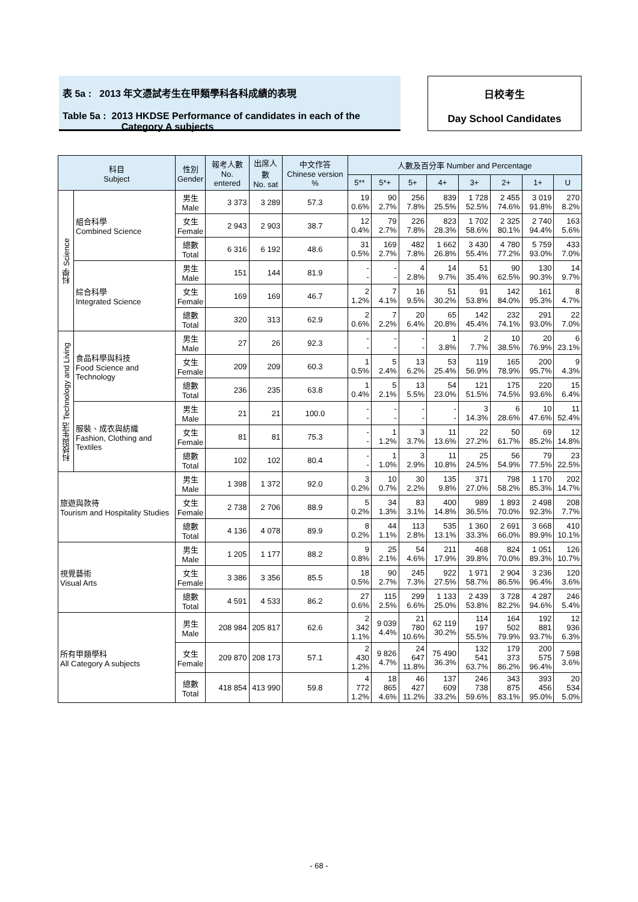表 5a : 2013 年文憑試考生在甲類學科各科成績的表現
Table 5a : 2013 HKDSE Performance of candidates in each of the
Category A subjects
日校考生
Day School Candidates
| 科目 Subject | | 性別 Gender | 報考人數 No. entered | 出席人數 No. sat | 中文作答 Chinese version % | 人數及百分率 Number and Percentage | | | | | | | |
| --- | --- | --- | --- | --- | --- | --- | --- | --- | --- | --- | --- | --- | --- |
| | | | | | | 5** | 5*+ | 5+ | 4+ | 3+ | 2+ | 1+ | U |
| 科學 Science | 組合科學 Combined Science | 男生 Male | 3 373 | 3 289 | 57.3 | 19 0.6% | 90 2.7% | 256 7.8% | 839 25.5% | 1 728 52.5% | 2 455 74.6% | 3 019 91.8% | 270 8.2% |
| | | 女生 Female | 2 943 | 2 903 | 38.7 | 12 0.4% | 79 2.7% | 226 7.8% | 823 28.3% | 1 702 58.6% | 2 325 80.1% | 2 740 94.4% | 163 5.6% |
| | | 總數 Total | 6 316 | 6 192 | 48.6 | 31 0.5% | 169 2.7% | 482 7.8% | 1 662 26.8% | 3 430 55.4% | 4 780 77.2% | 5 759 93.0% | 433 7.0% |
| | 綜合科學 Integrated Science | 男生 Male | 151 | 144 | 81.9 | - - | - - | 4 2.8% | 14 9.7% | 51 35.4% | 90 62.5% | 130 90.3% | 14 9.7% |
| | | 女生 Female | 169 | 169 | 46.7 | 2 1.2% | 7 4.1% | 16 9.5% | 51 30.2% | 91 53.8% | 142 84.0% | 161 95.3% | 8 4.7% |
| | | 總數 Total | 320 | 313 | 62.9 | 2 0.6% | 7 2.2% | 20 6.4% | 65 20.8% | 142 45.4% | 232 74.1% | 291 93.0% | 22 7.0% |
| 科技與生活 Technology and Living | 食品科學與科技 Food Science and Technology | 男生 Male | 27 | 26 | 92.3 | - - | - - | - - | 1 3.8% | 2 7.7% | 10 38.5% | 20 76.9% | 6 23.1% |
| | | 女生 Female | 209 | 209 | 60.3 | 1 0.5% | 5 2.4% | 13 6.2% | 53 25.4% | 119 56.9% | 165 78.9% | 200 95.7% | 9 4.3% |
| | | 總數 Total | 236 | 235 | 63.8 | 1 0.4% | 5 2.1% | 13 5.5% | 54 23.0% | 121 51.5% | 175 74.5% | 220 93.6% | 15 6.4% |
| | 服裝、成衣與紡織 Fashion, Clothing and Textiles | 男生 Male | 21 | 21 | 100.0 | - - | - - | - - | - - | 3 14.3% | 6 28.6% | 10 47.6% | 11 52.4% |
| | | 女生 Female | 81 | 81 | 75.3 | - - | 1 1.2% | 3 3.7% | 11 13.6% | 22 27.2% | 50 61.7% | 69 85.2% | 12 14.8% |
| | | 總數 Total | 102 | 102 | 80.4 | - - | 1 1.0% | 3 2.9% | 11 10.8% | 25 24.5% | 56 54.9% | 79 77.5% | 23 22.5% |
| 旅遊與款待 Tourism and Hospitality Studies | | 男生 Male | 1 398 | 1 372 | 92.0 | 3 0.2% | 10 0.7% | 30 2.2% | 135 9.8% | 371 27.0% | 798 58.2% | 1 170 85.3% | 202 14.7% |
| | | 女生 Female | 2 738 | 2 706 | 88.9 | 5 0.2% | 34 1.3% | 83 3.1% | 400 14.8% | 989 36.5% | 1 893 70.0% | 2 498 92.3% | 208 7.7% |
| | | 總數 Total | 4 136 | 4 078 | 89.9 | 8 0.2% | 44 1.1% | 113 2.8% | 535 13.1% | 1 360 33.3% | 2 691 66.0% | 3 668 89.9% | 410 10.1% |
| 視覺藝術 Visual Arts | | 男生 Male | 1 205 | 1 177 | 88.2 | 9 0.8% | 25 2.1% | 54 4.6% | 211 17.9% | 468 39.8% | 824 70.0% | 1 051 89.3% | 126 10.7% |
| | | 女生 Female | 3 386 | 3 356 | 85.5 | 18 0.5% | 90 2.7% | 245 7.3% | 922 27.5% | 1 971 58.7% | 2 904 86.5% | 3 236 96.4% | 120 3.6% |
| | | 總數 Total | 4 591 | 4 533 | 86.2 | 27 0.6% | 115 2.5% | 299 6.6% | 1 133 25.0% | 2 439 53.8% | 3 728 82.2% | 4 287 94.6% | 246 5.4% |
| 所有甲類學科 All Category A subjects | | 男生 Male | 208 984 | 205 817 | 62.6 | 2 342 1.1% | 9 039 4.4% | 21 780 10.6% | 62 119 30.2% | 114 197 55.5% | 164 502 79.9% | 192 881 93.7% | 12 936 6.3% |
| | | 女生 Female | 209 870 | 208 173 | 57.1 | 2 430 1.2% | 9 826 4.7% | 24 647 11.8% | 75 490 36.3% | 132 541 63.7% | 179 373 86.2% | 200 575 96.4% | 7 598 3.6% |
| | | 總數 Total | 418 854 | 413 990 | 59.8 | 4 772 1.2% | 18 865 4.6% | 46 427 11.2% | 137 609 33.2% | 246 738 59.6% | 343 875 83.1% | 393 456 95.0% | 20 534 5.0% |
- 68 -